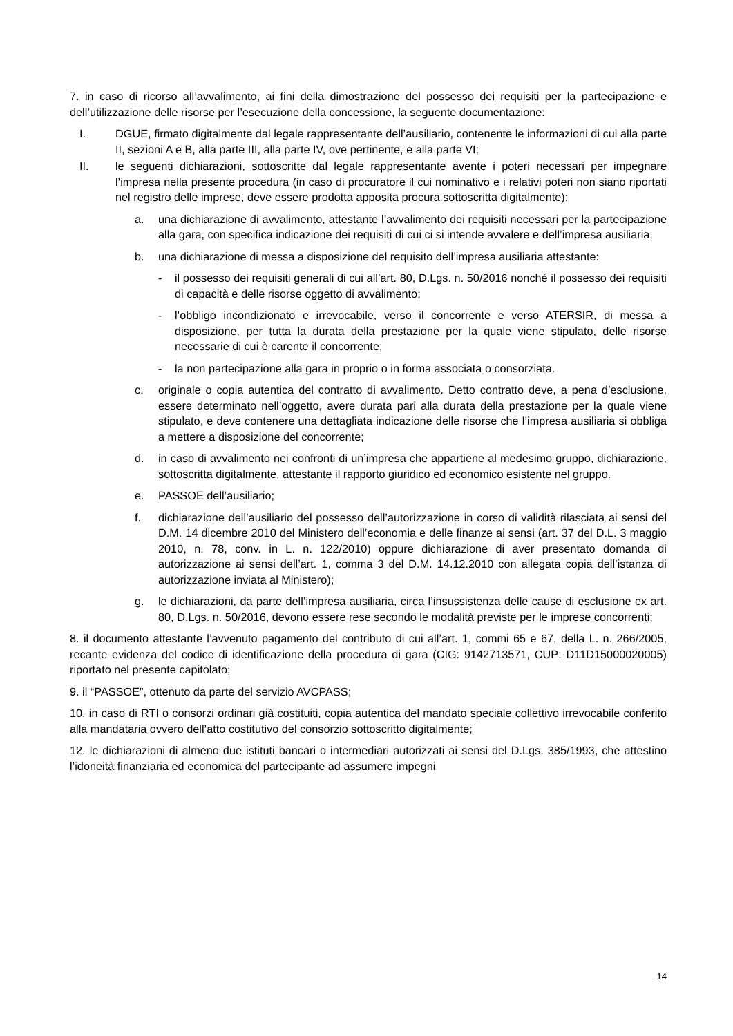7. in caso di ricorso all’avvalimento, ai fini della dimostrazione del possesso dei requisiti per la partecipazione e dell’utilizzazione delle risorse per l’esecuzione della concessione, la seguente documentazione:
I. DGUE, firmato digitalmente dal legale rappresentante dell’ausiliario, contenente le informazioni di cui alla parte II, sezioni A e B, alla parte III, alla parte IV, ove pertinente, e alla parte VI;
II. le seguenti dichiarazioni, sottoscritte dal legale rappresentante avente i poteri necessari per impegnare l’impresa nella presente procedura (in caso di procuratore il cui nominativo e i relativi poteri non siano riportati nel registro delle imprese, deve essere prodotta apposita procura sottoscritta digitalmente):
a. una dichiarazione di avvalimento, attestante l’avvalimento dei requisiti necessari per la partecipazione alla gara, con specifica indicazione dei requisiti di cui ci si intende avvalere e dell’impresa ausiliaria;
b. una dichiarazione di messa a disposizione del requisito dell’impresa ausiliaria attestante:
- il possesso dei requisiti generali di cui all’art. 80, D.Lgs. n. 50/2016 nonché il possesso dei requisiti di capacità e delle risorse oggetto di avvalimento;
- l’obbligo incondizionato e irrevocabile, verso il concorrente e verso ATERSIR, di messa a disposizione, per tutta la durata della prestazione per la quale viene stipulato, delle risorse necessarie di cui è carente il concorrente;
- la non partecipazione alla gara in proprio o in forma associata o consorziata.
c. originale o copia autentica del contratto di avvalimento. Detto contratto deve, a pena d’esclusione, essere determinato nell’oggetto, avere durata pari alla durata della prestazione per la quale viene stipulato, e deve contenere una dettagliata indicazione delle risorse che l’impresa ausiliaria si obbliga a mettere a disposizione del concorrente;
d. in caso di avvalimento nei confronti di un’impresa che appartiene al medesimo gruppo, dichiarazione, sottoscritta digitalmente, attestante il rapporto giuridico ed economico esistente nel gruppo.
e. PASSOE dell’ausiliario;
f. dichiarazione dell’ausiliario del possesso dell’autorizzazione in corso di validità rilasciata ai sensi del D.M. 14 dicembre 2010 del Ministero dell’economia e delle finanze ai sensi (art. 37 del D.L. 3 maggio 2010, n. 78, conv. in L. n. 122/2010) oppure dichiarazione di aver presentato domanda di autorizzazione ai sensi dell’art. 1, comma 3 del D.M. 14.12.2010 con allegata copia dell’istanza di autorizzazione inviata al Ministero);
g. le dichiarazioni, da parte dell’impresa ausiliaria, circa l’insussistenza delle cause di esclusione ex art. 80, D.Lgs. n. 50/2016, devono essere rese secondo le modalità previste per le imprese concorrenti;
8. il documento attestante l’avvenuto pagamento del contributo di cui all’art. 1, commi 65 e 67, della L. n. 266/2005, recante evidenza del codice di identificazione della procedura di gara (CIG: 9142713571, CUP: D11D15000020005) riportato nel presente capitolato;
9. il “PASSOE”, ottenuto da parte del servizio AVCPASS;
10. in caso di RTI o consorzi ordinari già costituiti, copia autentica del mandato speciale collettivo irrevocabile conferito alla mandataria ovvero dell’atto costitutivo del consorzio sottoscritto digitalmente;
12. le dichiarazioni di almeno due istituti bancari o intermediari autorizzati ai sensi del D.Lgs. 385/1993, che attestino l’idoneità finanziaria ed economica del partecipante ad assumere impegni
14